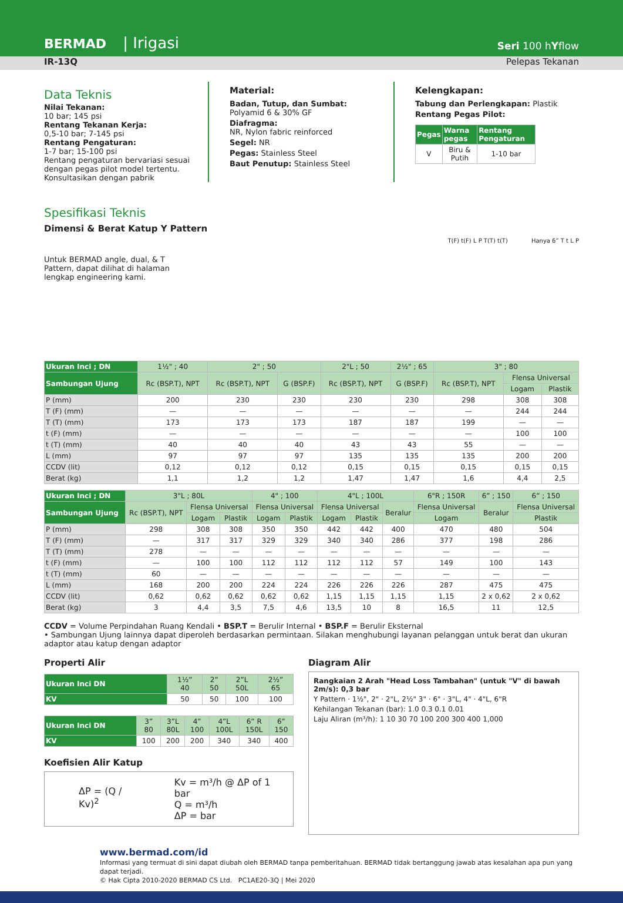BERMAD | Irigasi
Seri 100 hYflow
IR-13Q Pelepas Tekanan
Data Teknis
Nilai Tekanan:
10 bar; 145 psi
Rentang Tekanan Kerja:
0,5-10 bar; 7-145 psi
Rentang Pengaturan:
1-7 bar; 15-100 psi
Rentang pengaturan bervariasi sesuai dengan pegas pilot model tertentu. Konsultasikan dengan pabrik
Material:
Badan, Tutup, dan Sumbat:
Polyamid 6 & 30% GF
Diafragma:
NR, Nylon fabric reinforced
Segel: NR
Pegas: Stainless Steel
Baut Penutup: Stainless Steel
Kelengkapan:
Tabung dan Perlengkapan: Plastik
Rentang Pegas Pilot:
| Pegas | Warna pegas | Rentang Pengaturan |
| --- | --- | --- |
| V | Biru & Putih | 1-10 bar |
Spesifikasi Teknis
Dimensi & Berat Katup Y Pattern
Untuk BERMAD angle, dual, & T Pattern, dapat dilihat di halaman lengkap engineering kami.
T(F) t(F) L P T(T) t(T) Hanya 6” T t L P
| Ukuran Inci ; DN | 1½" ; 40 | 2" ; 50 | | 2"L ; 50 | 2½" ; 65 | 3" ; 80 | | |
| --- | --- | --- | --- | --- | --- | --- | --- | --- |
| Sambungan Ujung | Rc (BSP.T), NPT | Rc (BSP.T), NPT | G (BSP.F) | Rc (BSP.T), NPT | G (BSP.F) | Rc (BSP.T), NPT | Flensa Universal | |
| | | | | | | | Logam | Plastik |
| P (mm) | 200 | 230 | 230 | 230 | 230 | 298 | 308 | 308 |
| T (F) (mm) | — | — | — | — | — | — | 244 | 244 |
| T (T) (mm) | 173 | 173 | 173 | 187 | 187 | 199 | — | — |
| t (F) (mm) | — | — | — | — | — | — | 100 | 100 |
| t (T) (mm) | 40 | 40 | 40 | 43 | 43 | 55 | — | — |
| L (mm) | 97 | 97 | 97 | 135 | 135 | 135 | 200 | 200 |
| CCDV (lit) | 0,12 | 0,12 | 0,12 | 0,15 | 0,15 | 0,15 | 0,15 | 0,15 |
| Berat (kg) | 1,1 | 1,2 | 1,2 | 1,47 | 1,47 | 1,6 | 4,4 | 2,5 |
| Ukuran Inci ; DN | 3"L ; 80L | | | 4" ; 100 | | 4"L ; 100L | | | 6"R ; 150R | 6” ; 150 | 6” ; 150 |
| --- | --- | --- | --- | --- | --- | --- | --- | --- | --- | --- | --- |
| Sambungan Ujung | Rc (BSP.T), NPT | Flensa Universal | | Flensa Universal | | Flensa Universal | | Beralur | Flensa Universal | Beralur | Flensa Universal |
| | | Logam | Plastik | Logam | Plastik | Logam | Plastik | | Logam | | Plastik |
| P (mm) | 298 | 308 | 308 | 350 | 350 | 442 | 442 | 400 | 470 | 480 | 504 |
| T (F) (mm) | — | 317 | 317 | 329 | 329 | 340 | 340 | 286 | 377 | 198 | 286 |
| T (T) (mm) | 278 | — | — | — | — | — | — | — | — | — | — |
| t (F) (mm) | — | 100 | 100 | 112 | 112 | 112 | 112 | 57 | 149 | 100 | 143 |
| t (T) (mm) | 60 | — | — | — | — | — | — | — | — | — | — |
| L (mm) | 168 | 200 | 200 | 224 | 224 | 226 | 226 | 226 | 287 | 475 | 475 |
| CCDV (lit) | 0,62 | 0,62 | 0,62 | 0,62 | 0,62 | 1,15 | 1,15 | 1,15 | 1,15 | 2 x 0,62 | 2 x 0,62 |
| Berat (kg) | 3 | 4,4 | 3,5 | 7,5 | 4,6 | 13,5 | 10 | 8 | 16,5 | 11 | 12,5 |
CCDV = Volume Perpindahan Ruang Kendali • BSP.T = Berulir Internal • BSP.F = Berulir Eksternal
• Sambungan Ujung lainnya dapat diperoleh berdasarkan permintaan. Silakan menghubungi layanan pelanggan untuk berat dan ukuran adaptor atau katup dengan adaptor
Properti Alir
| Ukuran Inci DN | 1½” 40 | 2” 50 | 2”L 50L | 2½” 65 |
| --- | --- | --- | --- | --- |
| KV | 50 | 50 | 100 | 100 |
| Ukuran Inci DN | 3” 80 | 3”L 80L | 4” 100 | 4”L 100L | 6” R 150L | 6” 150 |
| --- | --- | --- | --- | --- | --- | --- |
| KV | 100 | 200 | 200 | 340 | 340 | 400 |
Koefisien Alir Katup
ΔP = (Q / Kv)<sup>2</sup>
Kv = m³/h @ ΔP of 1 bar
Q = m³/h
ΔP = bar
Diagram Alir
Rangkaian 2 Arah "Head Loss Tambahan" (untuk "V" di bawah 2m/s): 0,3 bar
Y Pattern · 1½", 2" · 2"L, 2½" 3" · 6" · 3"L, 4" · 4"L, 6"R
Kehilangan Tekanan (bar): 1.0 0.3 0.1 0.01
Laju Aliran (m³/h): 1 10 30 70 100 200 300 400 1,000
www.bermad.com/id
Informasi yang termuat di sini dapat diubah oleh BERMAD tanpa pemberitahuan. BERMAD tidak bertanggung jawab atas kesalahan apa pun yang dapat terjadi.
© Hak Cipta 2010-2020 BERMAD CS Ltd. PC1AE20-3Q | Mei 2020